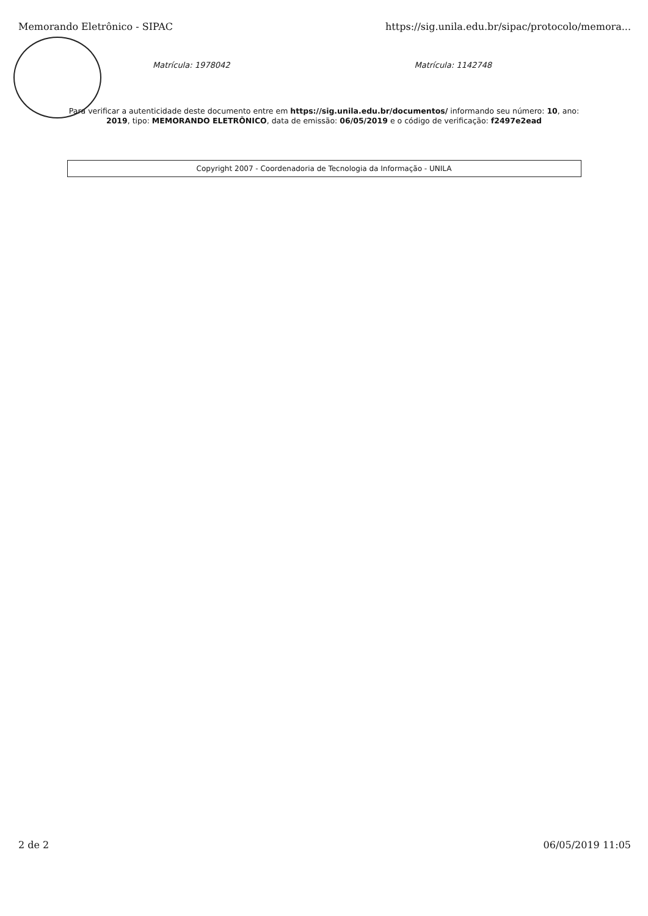Memorando Eletrônico - SIPAC https://sig.unila.edu.br/sipac/protocolo/memora...
Matrícula: 1978042 Matrícula: 1142748
Para verificar a autenticidade deste documento entre em https://sig.unila.edu.br/documentos/ informando seu número: 10, ano: 2019, tipo: MEMORANDO ELETRÔNICO, data de emissão: 06/05/2019 e o código de verificação: f2497e2ead
Copyright 2007 - Coordenadoria de Tecnologia da Informação - UNILA
2 de 2 06/05/2019 11:05